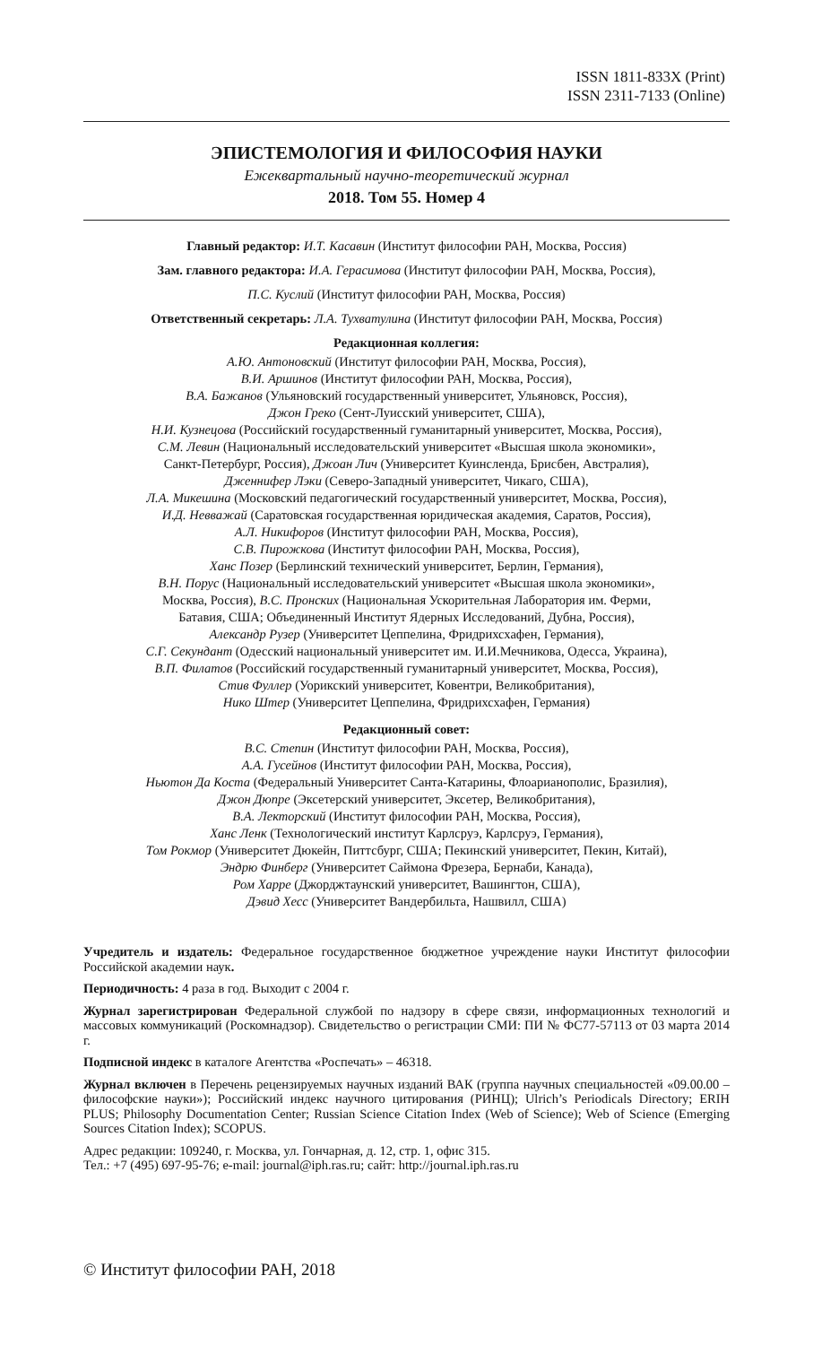ISSN 1811-833X (Print)
ISSN 2311-7133 (Online)
ЭПИСТЕМОЛОГИЯ И ФИЛОСОФИЯ НАУКИ
Ежеквартальный научно-теоретический журнал
2018. Том 55. Номер 4
Главный редактор: И.Т. Касавин (Институт философии РАН, Москва, Россия)
Зам. главного редактора: И.А. Герасимова (Институт философии РАН, Москва, Россия),
П.С. Куслий (Институт философии РАН, Москва, Россия)
Ответственный секретарь: Л.А. Тухватулина (Институт философии РАН, Москва, Россия)
Редакционная коллегия:
А.Ю. Антоновский (Институт философии РАН, Москва, Россия),
В.И. Аршинов (Институт философии РАН, Москва, Россия),
В.А. Бажанов (Ульяновский государственный университет, Ульяновск, Россия),
Джон Греко (Сент-Луисский университет, США),
Н.И. Кузнецова (Российский государственный гуманитарный университет, Москва, Россия),
С.М. Левин (Национальный исследовательский университет «Высшая школа экономики»,
Санкт-Петербург, Россия), Джоан Лич (Университет Куинсленда, Брисбен, Австралия),
Дженнифер Лэки (Северо-Западный университет, Чикаго, США),
Л.А. Микешина (Московский педагогический государственный университет, Москва, Россия),
И.Д. Невважай (Саратовская государственная юридическая академия, Саратов, Россия),
А.Л. Никифоров (Институт философии РАН, Москва, Россия),
С.В. Пирожкова (Институт философии РАН, Москва, Россия),
Ханс Позер (Берлинский технический университет, Берлин, Германия),
В.Н. Порус (Национальный исследовательский университет «Высшая школа экономики»,
Москва, Россия), В.С. Пронских (Национальная Ускорительная Лаборатория им. Ферми,
Батавия, США; Объединенный Институт Ядерных Исследований, Дубна, Россия),
Александр Рузер (Университет Цеппелина, Фридрихсхафен, Германия),
С.Г. Секундант (Одесский национальный университет им. И.И.Мечникова, Одесса, Украина),
В.П. Филатов (Российский государственный гуманитарный университет, Москва, Россия),
Стив Фуллер (Уорикский университет, Ковентри, Великобритания),
Нико Штер (Университет Цеппелина, Фридрихсхафен, Германия)
Редакционный совет:
В.С. Степин (Институт философии РАН, Москва, Россия),
А.А. Гусейнов (Институт философии РАН, Москва, Россия),
Ньютон Да Коста (Федеральный Университет Санта-Катарины, Флоарианополис, Бразилия),
Джон Дюпре (Эксетерский университет, Эксетер, Великобритания),
В.А. Лекторский (Институт философии РАН, Москва, Россия),
Ханс Ленк (Технологический институт Карлсруэ, Карлсруэ, Германия),
Том Рокмор (Университет Дюкейн, Питтсбург, США; Пекинский университет, Пекин, Китай),
Эндрю Финберг (Университет Саймона Фрезера, Бернаби, Канада),
Ром Харре (Джорджтаунский университет, Вашингтон, США),
Дэвид Хесс (Университет Вандербильта, Нашвилл, США)
Учредитель и издатель: Федеральное государственное бюджетное учреждение науки Институт философии Российской академии наук.
Периодичность: 4 раза в год. Выходит с 2004 г.
Журнал зарегистрирован Федеральной службой по надзору в сфере связи, информационных технологий и массовых коммуникаций (Роскомнадзор). Свидетельство о регистрации СМИ: ПИ № ФС77-57113 от 03 марта 2014 г.
Подписной индекс в каталоге Агентства «Роспечать» – 46318.
Журнал включен в Перечень рецензируемых научных изданий ВАК (группа научных специальностей «09.00.00 – философские науки»); Российский индекс научного цитирования (РИНЦ); Ulrich’s Periodicals Directory; ERIH PLUS; Philosophy Documentation Center; Russian Science Citation Index (Web of Science); Web of Science (Emerging Sources Citation Index); SCOPUS.
Адрес редакции: 109240, г. Москва, ул. Гончарная, д. 12, стр. 1, офис 315.
Тел.: +7 (495) 697-95-76; e-mail: journal@iph.ras.ru; сайт: http://journal.iph.ras.ru
© Институт философии РАН, 2018